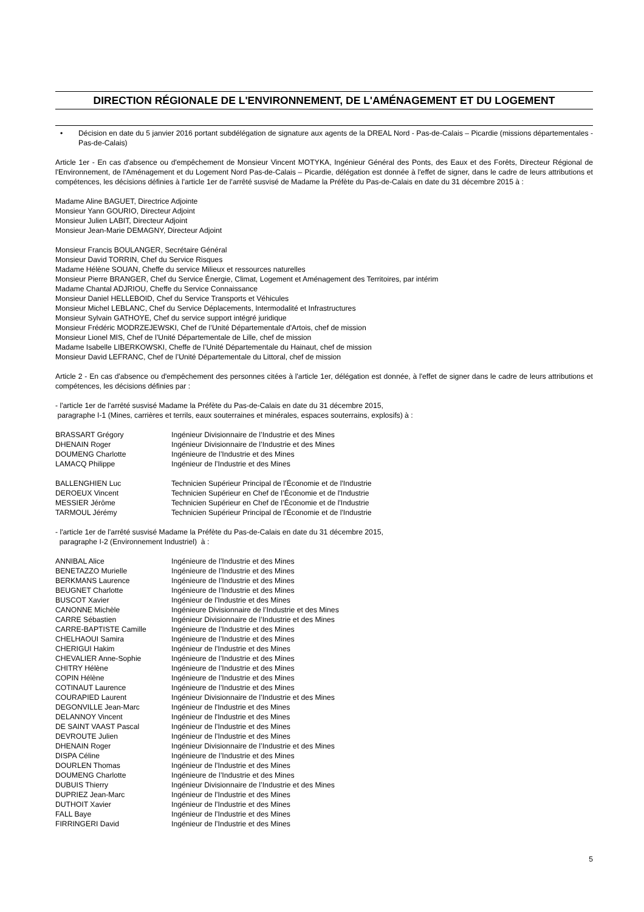DIRECTION RÉGIONALE DE L'ENVIRONNEMENT, DE L'AMÉNAGEMENT ET DU LOGEMENT
• Décision en date du 5 janvier 2016 portant subdélégation de signature aux agents de la DREAL Nord - Pas-de-Calais – Picardie (missions départementales - Pas-de-Calais)
Article 1er - En cas d'absence ou d'empêchement de Monsieur Vincent MOTYKA, Ingénieur Général des Ponts, des Eaux et des Forêts, Directeur Régional de l'Environnement, de l'Aménagement et du Logement Nord Pas-de-Calais – Picardie, délégation est donnée à l'effet de signer, dans le cadre de leurs attributions et compétences, les décisions définies à l'article 1er de l'arrêté susvisé de Madame la Préfète du Pas-de-Calais en date du 31 décembre 2015 à :
Madame Aline BAGUET, Directrice Adjointe
Monsieur Yann GOURIO, Directeur Adjoint
Monsieur Julien LABIT, Directeur Adjoint
Monsieur Jean-Marie DEMAGNY, Directeur Adjoint
Monsieur Francis BOULANGER, Secrétaire Général
Monsieur David TORRIN, Chef du Service Risques
Madame Hélène SOUAN, Cheffe du service Milieux et ressources naturelles
Monsieur Pierre BRANGER, Chef du Service Énergie, Climat, Logement et Aménagement des Territoires, par intérim
Madame Chantal ADJRIOU, Cheffe du Service Connaissance
Monsieur Daniel HELLEBOID, Chef du Service Transports et Véhicules
Monsieur Michel LEBLANC, Chef du Service Déplacements, Intermodalité et Infrastructures
Monsieur Sylvain GATHOYE, Chef du service support intégré juridique
Monsieur Frédéric MODRZEJEWSKI, Chef de l’Unité Départementale d'Artois, chef de mission
Monsieur Lionel MIS, Chef de l’Unité Départementale de Lille, chef de mission
Madame Isabelle LIBERKOWSKI, Cheffe de l’Unité Départementale du Hainaut, chef de mission
Monsieur David LEFRANC, Chef de l’Unité Départementale du Littoral, chef de mission
Article 2 - En cas d'absence ou d'empêchement des personnes citées à l'article 1er, délégation est donnée, à l'effet de signer dans le cadre de leurs attributions et compétences, les décisions définies par :
- l'article 1er de l'arrêté susvisé Madame la Préfète du Pas-de-Calais en date du 31 décembre 2015,
paragraphe I-1 (Mines, carrières et terrils, eaux souterraines et minérales, espaces souterrains, explosifs) à :
| BRASSART Grégory | Ingénieur Divisionnaire de l’Industrie et des Mines |
| DHENAIN Roger | Ingénieur Divisionnaire de l’Industrie et des Mines |
| DOUMENG Charlotte | Ingénieure de l’Industrie et des Mines |
| LAMACQ Philippe | Ingénieur de l’Industrie et des Mines |
| BALLENGHIEN Luc | Technicien Supérieur Principal de l’Économie et de l'Industrie |
| DEROEUX Vincent | Technicien Supérieur en Chef de l’Économie et de l'Industrie |
| MESSIER Jérôme | Technicien Supérieur en Chef de l’Économie et de l'Industrie |
| TARMOUL Jérémy | Technicien Supérieur Principal de l’Économie et de l'Industrie |
- l'article 1er de l'arrêté susvisé Madame la Préfète du Pas-de-Calais en date du 31 décembre 2015,
paragraphe I-2 (Environnement Industriel) à :
| ANNIBAL Alice | Ingénieure de l’Industrie et des Mines |
| BENETAZZO Murielle | Ingénieure de l’Industrie et des Mines |
| BERKMANS Laurence | Ingénieure de l’Industrie et des Mines |
| BEUGNET Charlotte | Ingénieure de l’Industrie et des Mines |
| BUSCOT Xavier | Ingénieur de l’Industrie et des Mines |
| CANONNE Michèle | Ingénieure Divisionnaire de l’Industrie et des Mines |
| CARRE Sébastien | Ingénieur Divisionnaire de l’Industrie et des Mines |
| CARRE-BAPTISTE Camille | Ingénieure de l’Industrie et des Mines |
| CHELHAOUI Samira | Ingénieure de l’Industrie et des Mines |
| CHERIGUI Hakim | Ingénieur de l’Industrie et des Mines |
| CHEVALIER Anne-Sophie | Ingénieure de l’Industrie et des Mines |
| CHITRY Hélène | Ingénieure de l’Industrie et des Mines |
| COPIN Hélène | Ingénieure de l’Industrie et des Mines |
| COTINAUT Laurence | Ingénieure de l’Industrie et des Mines |
| COURAPIED Laurent | Ingénieur Divisionnaire de l’Industrie et des Mines |
| DEGONVILLE Jean-Marc | Ingénieur de l'Industrie et des Mines |
| DELANNOY Vincent | Ingénieur de l'Industrie et des Mines |
| DE SAINT VAAST Pascal | Ingénieur de l’Industrie et des Mines |
| DEVROUTE Julien | Ingénieur de l’Industrie et des Mines |
| DHENAIN Roger | Ingénieur Divisionnaire de l’Industrie et des Mines |
| DISPA Céline | Ingénieure de l’Industrie et des Mines |
| DOURLEN Thomas | Ingénieur de l’Industrie et des Mines |
| DOUMENG Charlotte | Ingénieure de l’Industrie et des Mines |
| DUBUIS Thierry | Ingénieur Divisionnaire de l’Industrie et des Mines |
| DUPRIEZ Jean-Marc | Ingénieur de l’Industrie et des Mines |
| DUTHOIT Xavier | Ingénieur de l’Industrie et des Mines |
| FALL Baye | Ingénieur de l’Industrie et des Mines |
| FIRRINGERI David | Ingénieur de l’Industrie et des Mines |
5